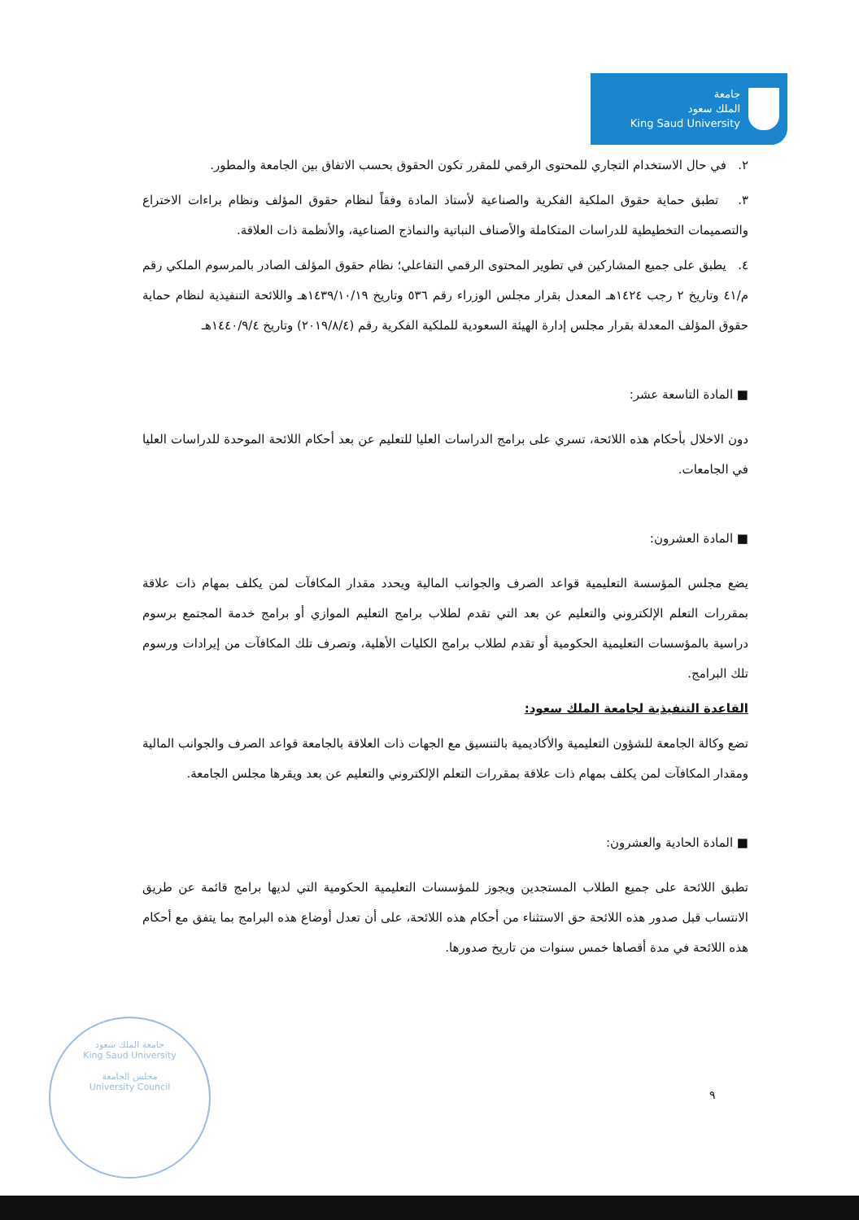جامعة
الملك سعود
King Saud University
٢. في حال الاستخدام التجاري للمحتوى الرقمي للمقرر تكون الحقوق بحسب الاتفاق بين الجامعة والمطور.
٣. تطبق حماية حقوق الملكية الفكرية والصناعية لأستاذ المادة وفقاً لنظام حقوق المؤلف ونظام براءات الاختراع والتصميمات التخطيطية للدراسات المتكاملة والأصناف النباتية والنماذج الصناعية، والأنظمة ذات العلاقة.
٤. يطبق على جميع المشاركين في تطوير المحتوى الرقمي التفاعلي؛ نظام حقوق المؤلف الصادر بالمرسوم الملكي رقم م/٤١ وتاريخ ٢ رجب ١٤٢٤هـ المعدل بقرار مجلس الوزراء رقم ٥٣٦ وتاريخ ١٤٣٩/١٠/١٩هـ واللائحة التنفيذية لنظام حماية حقوق المؤلف المعدلة بقرار مجلس إدارة الهيئة السعودية للملكية الفكرية رقم (٢٠١٩/٨/٤) وتاريخ ١٤٤٠/٩/٤هـ
■ المادة التاسعة عشر:
دون الاخلال بأحكام هذه اللائحة، تسري على برامج الدراسات العليا للتعليم عن بعد أحكام اللائحة الموحدة للدراسات العليا في الجامعات.
■ المادة العشرون:
يضع مجلس المؤسسة التعليمية قواعد الصرف والجوانب المالية ويحدد مقدار المكافآت لمن يكلف بمهام ذات علاقة بمقررات التعلم الإلكتروني والتعليم عن بعد التي تقدم لطلاب برامج التعليم الموازي أو برامج خدمة المجتمع برسوم دراسية بالمؤسسات التعليمية الحكومية أو تقدم لطلاب برامج الكليات الأهلية، وتصرف تلك المكافآت من إيرادات ورسوم تلك البرامج.
القاعدة التنفيذية لجامعة الملك سعود:
تضع وكالة الجامعة للشؤون التعليمية والأكاديمية بالتنسيق مع الجهات ذات العلاقة بالجامعة قواعد الصرف والجوانب المالية ومقدار المكافآت لمن يكلف بمهام ذات علاقة بمقررات التعلم الإلكتروني والتعليم عن بعد ويقرها مجلس الجامعة.
■ المادة الحادية والعشرون:
تطبق اللائحة على جميع الطلاب المستجدين ويجوز للمؤسسات التعليمية الحكومية التي لديها برامج قائمة عن طريق الانتساب قبل صدور هذه اللائحة حق الاستثناء من أحكام هذه اللائحة، على أن تعدل أوضاع هذه البرامج بما يتفق مع أحكام هذه اللائحة في مدة أقصاها خمس سنوات من تاريخ صدورها.
جامعة الملك سعود
King Saud University
مجلس الجامعة
University Council
٩